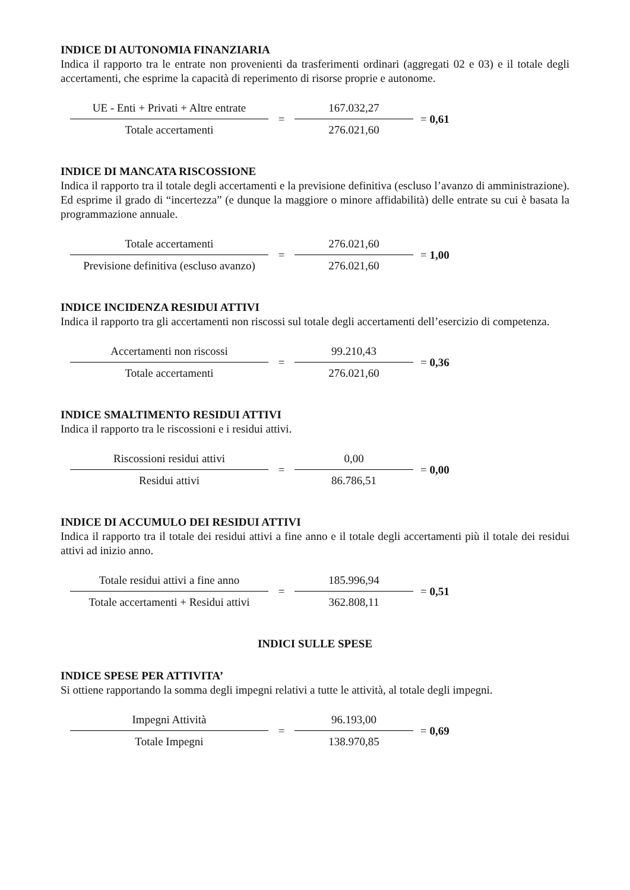INDICE DI AUTONOMIA FINANZIARIA
Indica il rapporto tra le entrate non provenienti da trasferimenti ordinari (aggregati 02 e 03) e il totale degli accertamenti, che esprime la capacità di reperimento di risorse proprie e autonome.
UE - Enti + Privati + Altre entrate
Totale accertamenti
=
167.032,27
276.021,60
= 0,61
INDICE DI MANCATA RISCOSSIONE
Indica il rapporto tra il totale degli accertamenti e la previsione definitiva (escluso l’avanzo di amministrazione). Ed esprime il grado di “incertezza” (e dunque la maggiore o minore affidabilità) delle entrate su cui è basata la programmazione annuale.
Totale accertamenti
Previsione definitiva (escluso avanzo)
=
276.021,60
276.021,60
= 1,00
INDICE INCIDENZA RESIDUI ATTIVI
Indica il rapporto tra gli accertamenti non riscossi sul totale degli accertamenti dell’esercizio di competenza.
Accertamenti non riscossi
Totale accertamenti
=
99.210,43
276.021,60
= 0,36
INDICE SMALTIMENTO RESIDUI ATTIVI
Indica il rapporto tra le riscossioni e i residui attivi.
Riscossioni residui attivi
Residui attivi
=
0,00
86.786,51
= 0,00
INDICE DI ACCUMULO DEI RESIDUI ATTIVI
Indica il rapporto tra il totale dei residui attivi a fine anno e il totale degli accertamenti più il totale dei residui attivi ad inizio anno.
Totale residui attivi a fine anno
Totale accertamenti + Residui attivi
=
185.996,94
362.808,11
= 0,51
INDICI SULLE SPESE
INDICE SPESE PER ATTIVITA’
Si ottiene rapportando la somma degli impegni relativi a tutte le attività, al totale degli impegni.
Impegni Attività
Totale Impegni
=
96.193,00
138.970,85
= 0,69